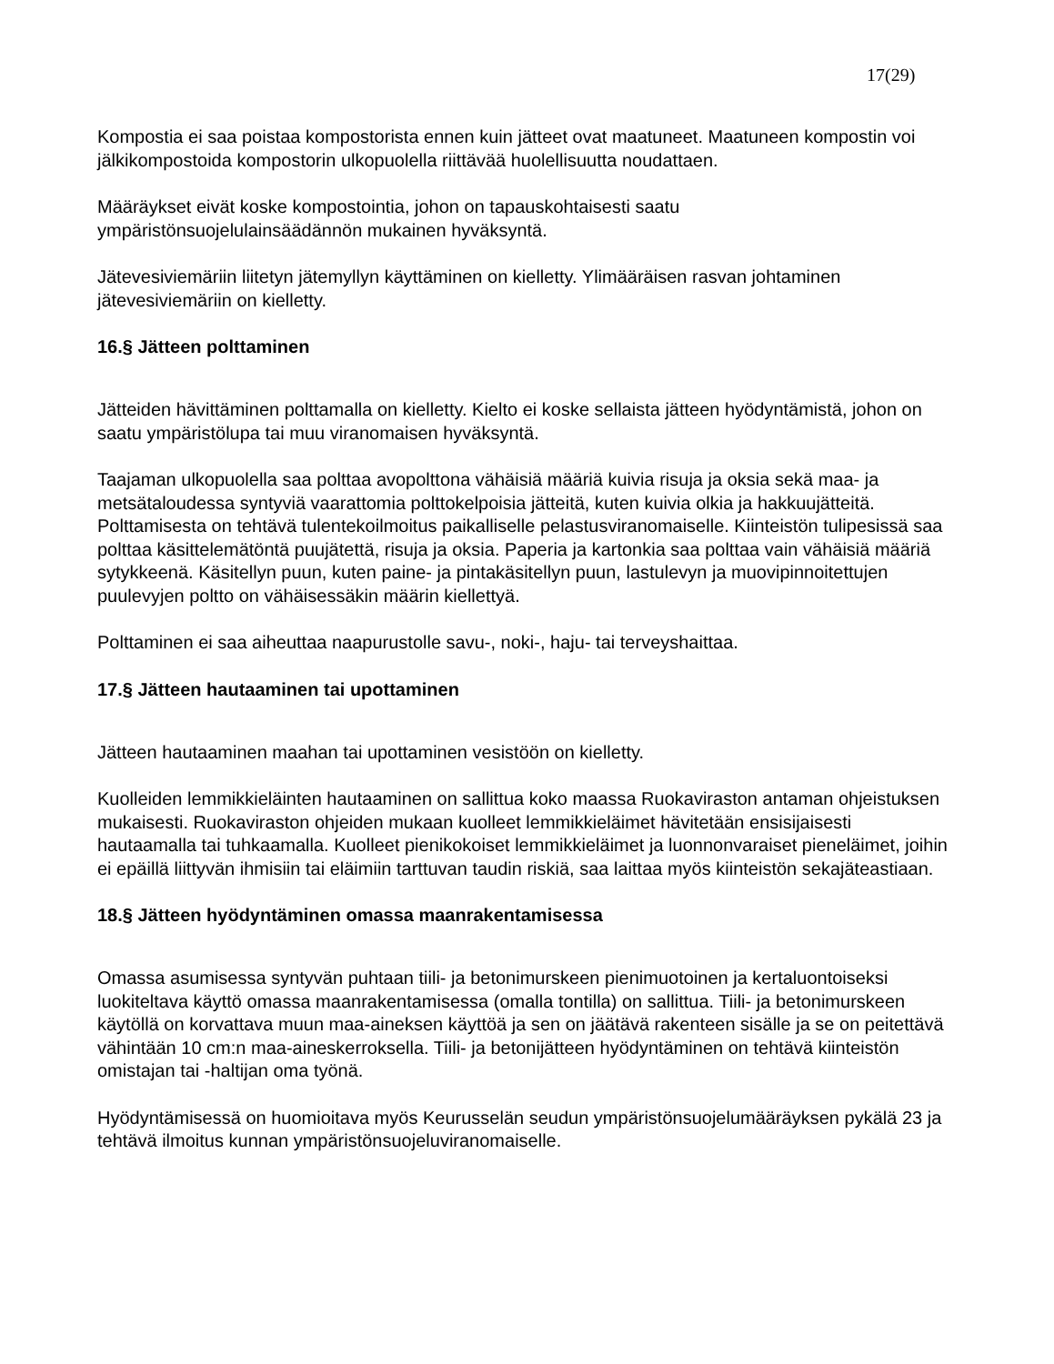17(29)
Kompostia ei saa poistaa kompostorista ennen kuin jätteet ovat maatuneet. Maatuneen kompostin voi jälkikompostoida kompostorin ulkopuolella riittävää huolellisuutta noudattaen.
Määräykset eivät koske kompostointia, johon on tapauskohtaisesti saatu
ympäristönsuojelulainsäädännön mukainen hyväksyntä.
Jätevesiviemäriin liitetyn jätemyllyn käyttäminen on kielletty. Ylimääräisen rasvan johtaminen jätevesiviemäriin on kielletty.
16.§ Jätteen polttaminen
Jätteiden hävittäminen polttamalla on kielletty. Kielto ei koske sellaista jätteen hyödyntämistä, johon on saatu ympäristölupa tai muu viranomaisen hyväksyntä.
Taajaman ulkopuolella saa polttaa avopolttona vähäisiä määriä kuivia risuja ja oksia sekä maa- ja metsätaloudessa syntyviä vaarattomia polttokelpoisia jätteitä, kuten kuivia olkia ja hakkuujätteitä. Polttamisesta on tehtävä tulentekoilmoitus paikalliselle pelastusviranomaiselle. Kiinteistön tulipesissä saa polttaa käsittelemätöntä puujätettä, risuja ja oksia. Paperia ja kartonkia saa polttaa vain vähäisiä määriä sytykkeenä. Käsitellyn puun, kuten paine- ja pintakäsitellyn puun, lastulevyn ja muovipinnoitettujen puulevyjen poltto on vähäisessäkin määrin kiellettyä.
Polttaminen ei saa aiheuttaa naapurustolle savu-, noki-, haju- tai terveyshaittaa.
17.§ Jätteen hautaaminen tai upottaminen
Jätteen hautaaminen maahan tai upottaminen vesistöön on kielletty.
Kuolleiden lemmikkieläinten hautaaminen on sallittua koko maassa Ruokaviraston antaman ohjeistuksen mukaisesti. Ruokaviraston ohjeiden mukaan kuolleet lemmikkieläimet hävitetään ensisijaisesti hautaamalla tai tuhkaamalla. Kuolleet pienikokoiset lemmikkieläimet ja luonnonvaraiset pieneläimet, joihin ei epäillä liittyvän ihmisiin tai eläimiin tarttuvan taudin riskiä, saa laittaa myös kiinteistön sekajäteastiaan.
18.§ Jätteen hyödyntäminen omassa maanrakentamisessa
Omassa asumisessa syntyvän puhtaan tiili- ja betonimurskeen pienimuotoinen ja kertaluontoiseksi luokiteltava käyttö omassa maanrakentamisessa (omalla tontilla) on sallittua. Tiili- ja betonimurskeen käytöllä on korvattava muun maa-aineksen käyttöä ja sen on jäätävä rakenteen sisälle ja se on peitettävä vähintään 10 cm:n maa-aineskerroksella. Tiili- ja betonijätteen hyödyntäminen on tehtävä kiinteistön omistajan tai -haltijan oma työnä.
Hyödyntämisessä on huomioitava myös Keurusselän seudun ympäristönsuojelumääräyksen pykälä 23 ja tehtävä ilmoitus kunnan ympäristönsuojeluviranomaiselle.